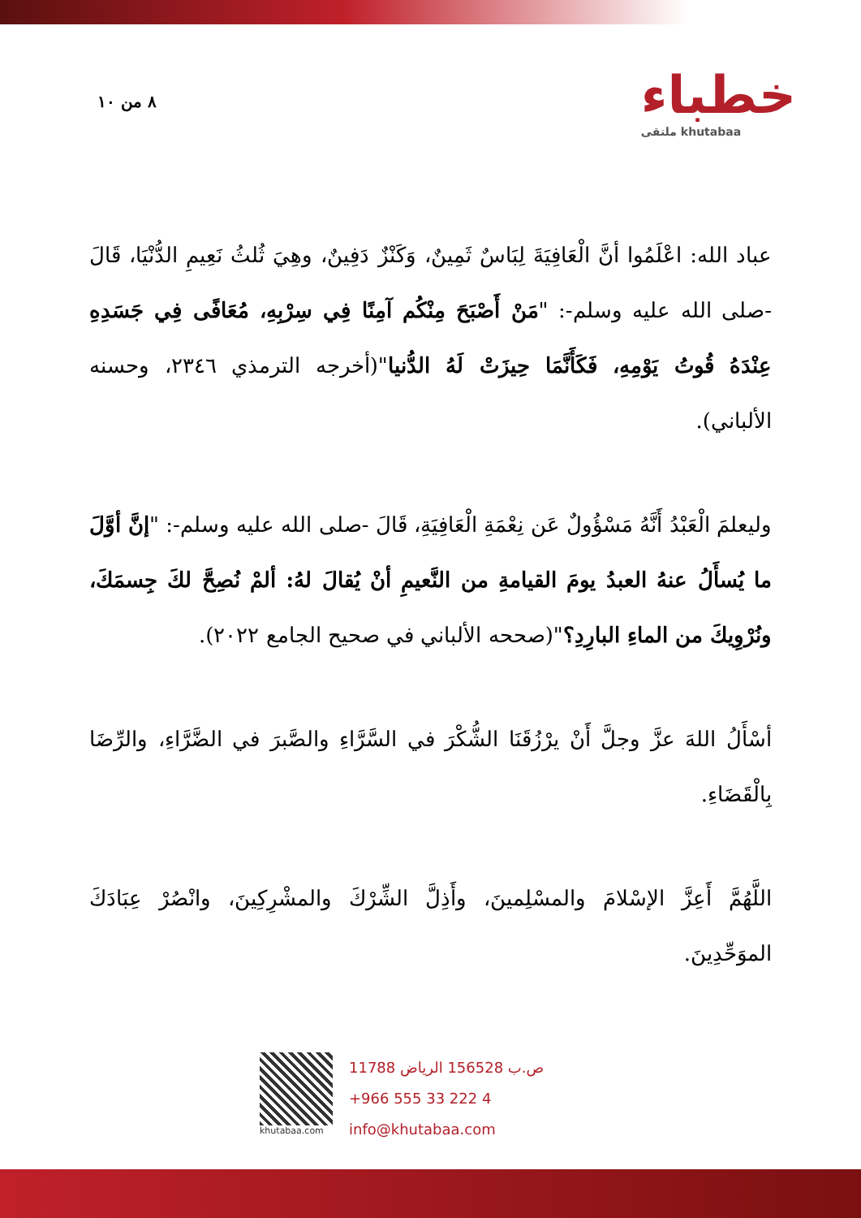٨ من ١٠
خطباء
ملتقى khutabaa
عباد الله: اعْلَمُوا أنَّ الْعَافِيَةَ لِبَاسٌ ثَمِينٌ، وَكَنْزٌ دَفِينٌ، وهِيَ ثُلثُ نَعِيمِ الدُّنْيَا، قَالَ -صلى الله عليه وسلم-: "مَنْ أَصْبَحَ مِنْكُم آمِنًا فِي سِرْبِهِ، مُعَافًى فِي جَسَدِهِ عِنْدَهُ قُوتُ يَوْمِهِ، فَكَأَنَّمَا حِيزَتْ لَهُ الدُّنيا"(أخرجه الترمذي ٢٣٤٦، وحسنه الألباني).
وليعلمَ الْعَبْدُ أَنَّهُ مَسْؤُولٌ عَن نِعْمَةِ الْعَافِيَةِ، قَالَ -صلى الله عليه وسلم-: "إنَّ أوَّلَ ما يُسأَلُ عنهُ العبدُ يومَ القيامةِ من النَّعيمِ أنْ يُقالَ لهُ: ألمْ نُصِحَّ لكَ جِسمَكَ، ونُرْوِيكَ من الماءِ البارِدِ؟"(صححه الألباني في صحيح الجامع ٢٠٢٢).
أسْأَلُ اللهَ عزَّ وجلَّ أَنْ يرْزُقَنَا الشُّكْرَ في السَّرَّاءِ والصَّبرَ في الضَّرَّاءِ، والرِّضَا بِالْقَضَاءِ.
اللَّهُمَّ أَعِزَّ الإسْلامَ والمسْلِمينَ، وأَذِلَّ الشِّرْكَ والمشْرِكِينَ، وانْصُرْ عِبَادَكَ الموَحِّدِينَ.
khutabaa.com
ص.ب 156528 الرياض 11788
+966 555 33 222 4
info@khutabaa.com